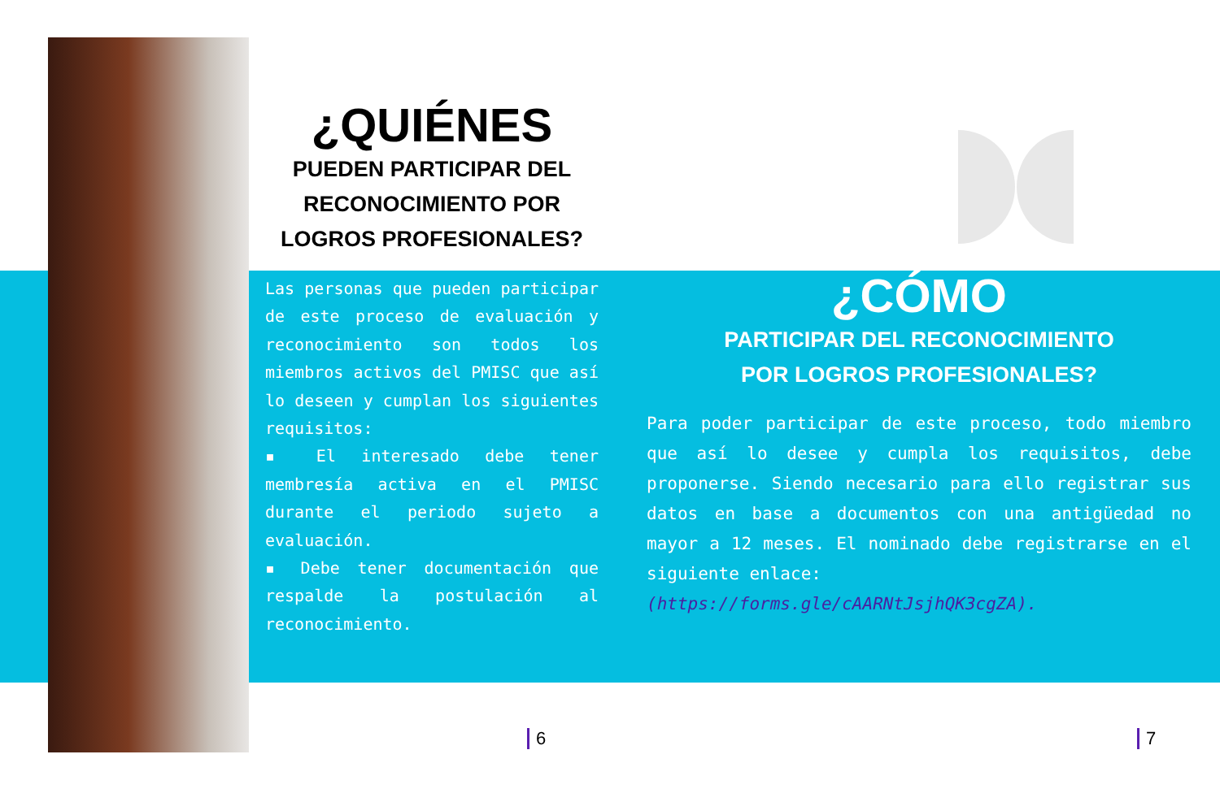¿QUIÉNES
PUEDEN PARTICIPAR DEL RECONOCIMIENTO POR LOGROS PROFESIONALES?
Las personas que pueden participar de este proceso de evaluación y reconocimiento son todos los miembros activos del PMISC que así lo deseen y cumplan los siguientes requisitos:
▪ El interesado debe tener membresía activa en el PMISC durante el periodo sujeto a evaluación.
▪ Debe tener documentación que respalde la postulación al reconocimiento.
¿CÓMO
PARTICIPAR DEL RECONOCIMIENTO
POR LOGROS PROFESIONALES?
Para poder participar de este proceso, todo miembro que así lo desee y cumpla los requisitos, debe proponerse. Siendo necesario para ello registrar sus datos en base a documentos con una antigüedad no mayor a 12 meses. El nominado debe registrarse en el siguiente enlace:
(https://forms.gle/cAARNtJsjhQK3cgZA).
6 7